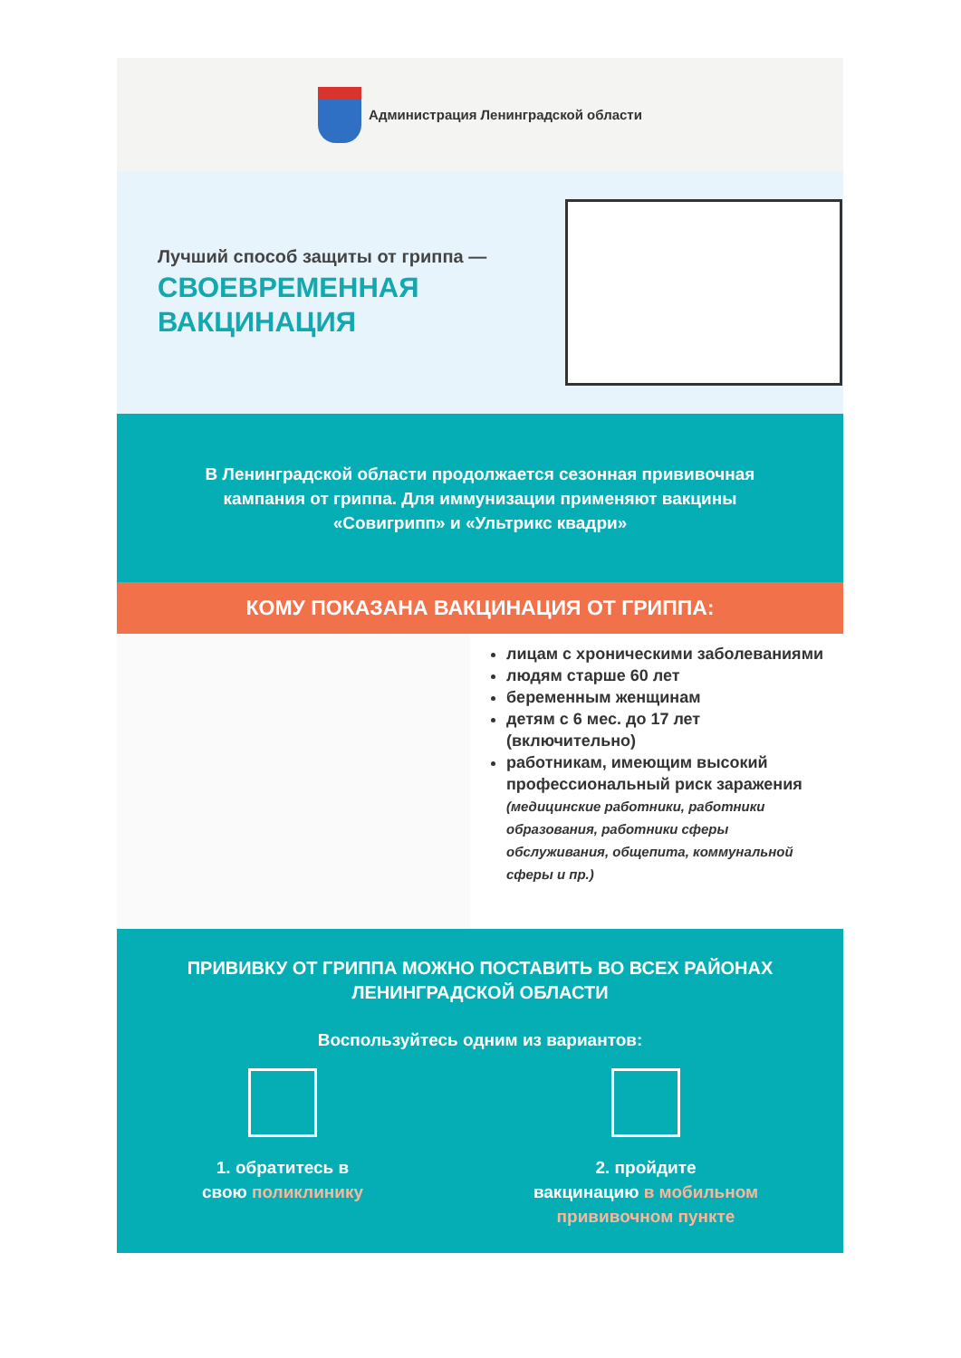Администрация Ленинградской области
Лучший способ защиты от гриппа —
СВОЕВРЕМЕННАЯ ВАКЦИНАЦИЯ
В Ленинградской области продолжается сезонная прививочная кампания от гриппа. Для иммунизации применяют вакцины «Совигрипп» и «Ультрикс квадри»
КОМУ ПОКАЗАНА ВАКЦИНАЦИЯ ОТ ГРИППА:
лицам с хроническими заболеваниями
людям старше 60 лет
беременным женщинам
детям с 6 мес. до 17 лет (включительно)
работникам, имеющим высокий профессиональный риск заражения (медицинские работники, работники образования, работники сферы обслуживания, общепита, коммунальной сферы и пр.)
ПРИВИВКУ ОТ ГРИППА МОЖНО ПОСТАВИТЬ ВО ВСЕХ РАЙОНАХ
ЛЕНИНГРАДСКОЙ ОБЛАСТИ
Воспользуйтесь одним из вариантов:
1. обратитесь в
свою поликлинику
2. пройдите
вакцинацию в мобильном
прививочном пункте